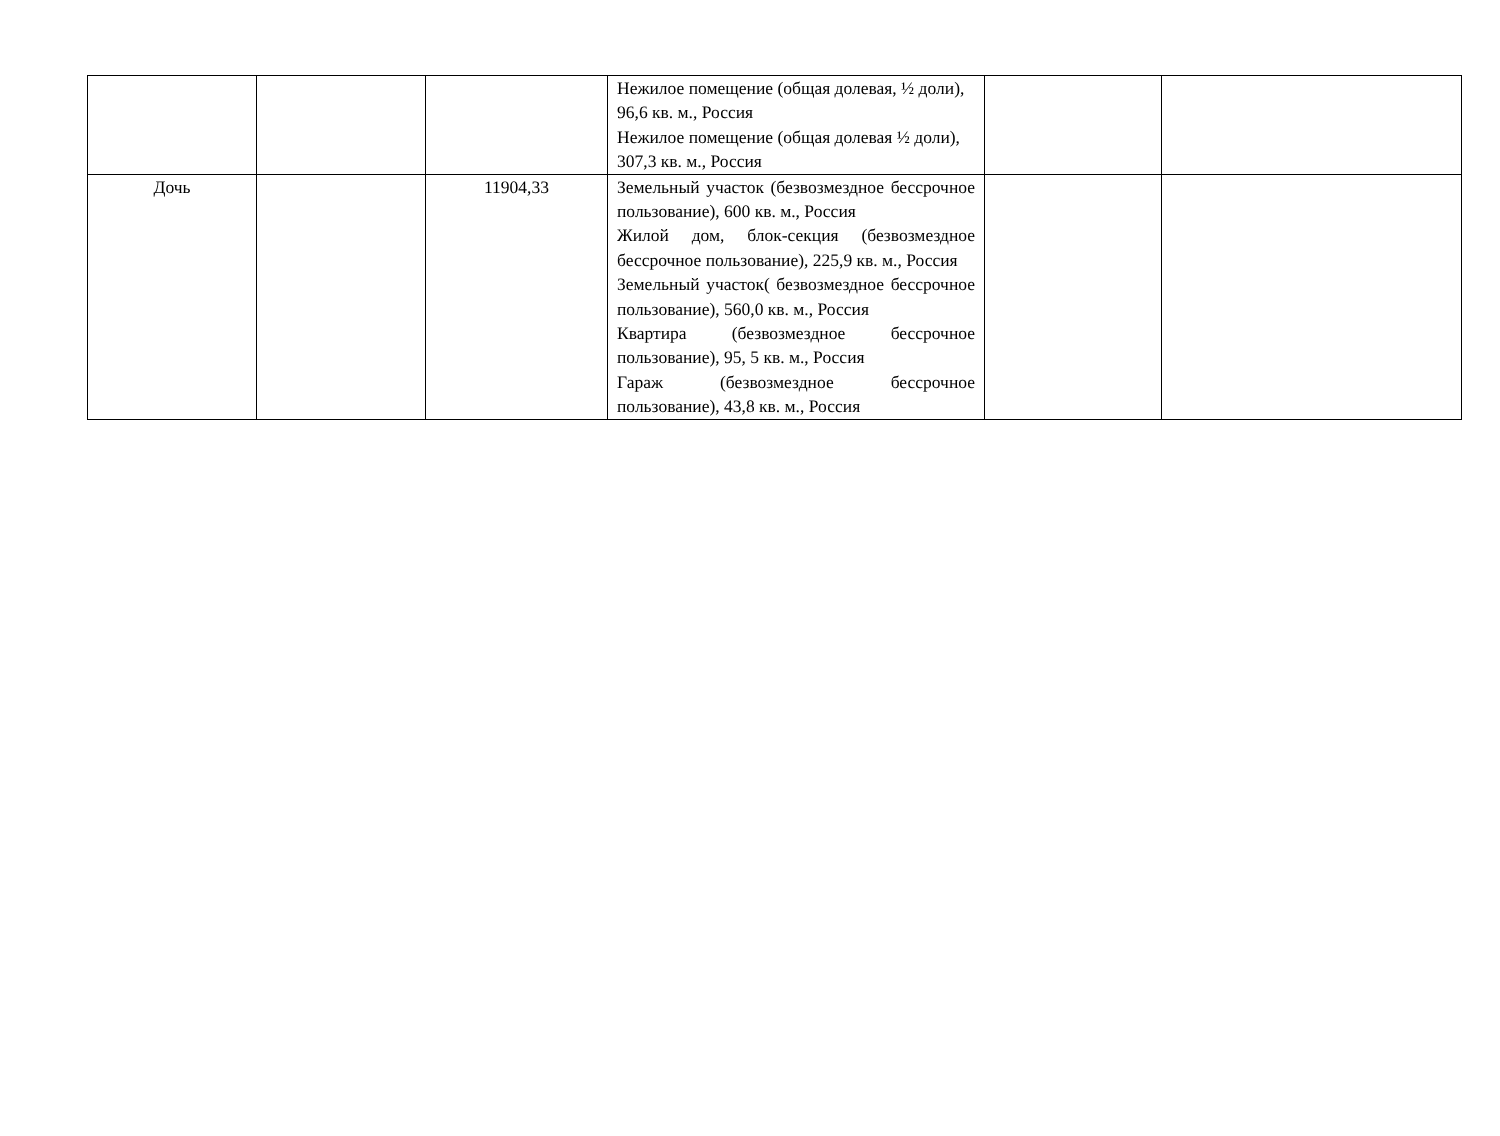| | | | Нежилое помещение (общая долевая, ½ доли), 96,6 кв. м., Россия Нежилое помещение (общая долевая ½ доли), 307,3 кв. м., Россия | | |
| Дочь | | 11904,33 | Земельный участок (безвозмездное бессрочное пользование), 600 кв. м., Россия Жилой дом, блок-секция (безвозмездное бессрочное пользование), 225,9 кв. м., Россия Земельный участок( безвозмездное бессрочное пользование), 560,0 кв. м., Россия Квартира (безвозмездное бессрочное пользование), 95, 5 кв. м., Россия Гараж (безвозмездное бессрочное пользование), 43,8 кв. м., Россия | | |